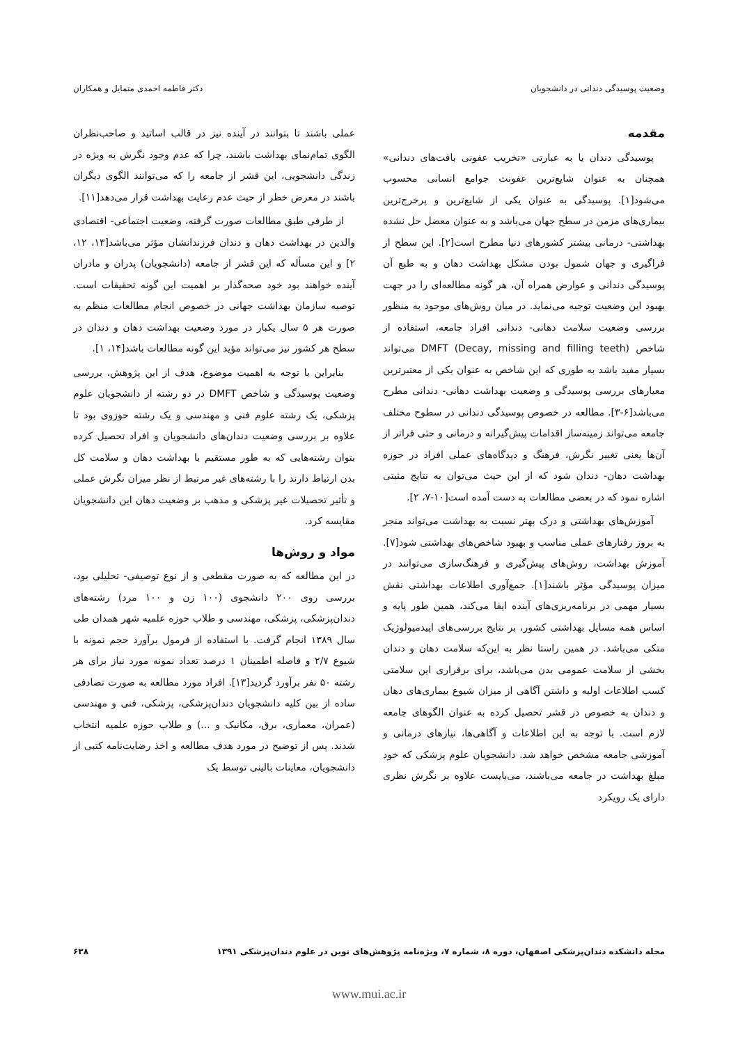وضعیت پوسیدگی دندانی در دانشجویان دکتر فاطمه احمدی متمایل و همکاران
مقدمه
پوسیدگی دندان یا به عبارتی «تخریب عفونی بافت‌های دندانی» همچنان به عنوان شایع‌ترین عفونت جوامع انسانی محسوب می‌شود[۱]. پوسیدگی به عنوان یکی از شایع‌ترین و پرخرج‌ترین بیماری‌های مزمن در سطح جهان می‌باشد و به عنوان معضل حل نشده بهداشتی- درمانی بیشتر کشورهای دنیا مطرح است[۲]. این سطح از فراگیری و جهان شمول بودن مشکل بهداشت دهان و به طبع آن پوسیدگی دندانی و عوارض همراه آن، هر گونه مطالعه‌ای را در جهت بهبود این وضعیت توجیه می‌نماید. در میان روش‌های موجود به منظور بررسی وضعیت سلامت دهانی- دندانی افراد جامعه، استفاده از شاخص DMFT (Decay, missing and filling teeth) می‌تواند بسیار مفید باشد به طوری که این شاخص به عنوان یکی از معتبرترین معیارهای بررسی پوسیدگی و وضعیت بهداشت دهانی- دندانی مطرح می‌باشد[۶-۳]. مطالعه در خصوص پوسیدگی دندانی در سطوح مختلف جامعه می‌تواند زمینه‌ساز اقدامات پیش‌گیرانه و درمانی و حتی فراتر از آن‌ها یعنی تغییر نگرش، فرهنگ و دیدگاه‌های عملی افراد در حوزه بهداشت دهان- دندان شود که از این حیث می‌توان به نتایج مثبتی اشاره نمود که در بعضی مطالعات به دست آمده است[۱۰-۷، ۲].
آموزش‌های بهداشتی و درک بهتر نسبت به بهداشت می‌تواند منجر به بروز رفتارهای عملی مناسب و بهبود شاخص‌های بهداشتی شود[۷]. آموزش بهداشت، روش‌های پیش‌گیری و فرهنگ‌سازی می‌توانند در میزان پوسیدگی مؤثر باشند[۱]. جمع‌آوری اطلاعات بهداشتی نقش بسیار مهمی در برنامه‌ریزی‌های آینده ایفا می‌کند، همین طور پایه و اساس همه مسایل بهداشتی کشور، بر نتایج بررسی‌های اپیدمیولوژیک متکی می‌باشد. در همین راستا نظر به این‌که سلامت دهان و دندان بخشی از سلامت عمومی بدن می‌باشد، برای برقراری این سلامتی کسب اطلاعات اولیه و داشتن آگاهی از میزان شیوع بیماری‌های دهان و دندان به خصوص در قشر تحصیل کرده به عنوان الگوهای جامعه لازم است. با توجه به این اطلاعات و آگاهی‌ها، نیازهای درمانی و آموزشی جامعه مشخص خواهد شد. دانشجویان علوم پزشکی که خود مبلغ بهداشت در جامعه می‌باشند، می‌بایست علاوه بر نگرش نظری دارای یک رویکرد
عملی باشند تا بتوانند در آینده نیز در قالب اساتید و صاحب‌نظران الگوی تمام‌نمای بهداشت باشند، چرا که عدم وجود نگرش به ویژه در زندگی دانشجویی، این قشر از جامعه را که می‌توانند الگوی دیگران باشند در معرض خطر از حیث عدم رعایت بهداشت قرار می‌دهد[۱۱].
از طرفی طبق مطالعات صورت گرفته، وضعیت اجتماعی- اقتصادی والدین در بهداشت دهان و دندان فرزندانشان مؤثر می‌باشد[۱۳، ۱۲، ۲] و این مسأله که این قشر از جامعه (دانشجویان) پدران و مادران آینده خواهند بود خود صحه‌گذار بر اهمیت این گونه تحقیقات است. توصیه سازمان بهداشت جهانی در خصوص انجام مطالعات منظم به صورت هر ۵ سال یکبار در مورد وضعیت بهداشت دهان و دندان در سطح هر کشور نیز می‌تواند مؤید این گونه مطالعات باشد[۱۴، ۱].
بنابراین با توجه به اهمیت موضوع، هدف از این پژوهش، بررسی وضعیت پوسیدگی و شاخص DMFT در دو رشته از دانشجویان علوم پزشکی، یک رشته علوم فنی و مهندسی و یک رشته حوزوی بود تا علاوه بر بررسی وضعیت دندان‌های دانشجویان و افراد تحصیل کرده بتوان رشته‌هایی که به طور مستقیم با بهداشت دهان و سلامت کل بدن ارتباط دارند را با رشته‌های غیر مرتبط از نظر میزان نگرش عملی و تأثیر تحصیلات غیر پزشکی و مذهب بر وضعیت دهان این دانشجویان مقایسه کرد.
مواد و روش‌ها
در این مطالعه که به صورت مقطعی و از نوع توصیفی- تحلیلی بود، بررسی روی ۲۰۰ دانشجوی (۱۰۰ زن و ۱۰۰ مرد) رشته‌های دندان‌پزشکی، پزشکی، مهندسی و طلاب حوزه علمیه شهر همدان طی سال ۱۳۸۹ انجام گرفت. با استفاده از فرمول برآورد حجم نمونه با شیوع ۲/۷ و فاصله اطمینان ۱ درصد تعداد نمونه مورد نیاز برای هر رشته ۵۰ نفر برآورد گردید[۱۳]. افراد مورد مطالعه به صورت تصادفی ساده از بین کلیه دانشجویان دندان‌پزشکی، پزشکی، فنی و مهندسی (عمران، معماری، برق، مکانیک و ...) و طلاب حوزه علمیه انتخاب شدند. پس از توضیح در مورد هدف مطالعه و اخذ رضایت‌نامه کتبی از دانشجویان، معاینات بالینی توسط یک
مجله دانشکده دندان‌پزشکی اصفهان، دوره ۸، شماره ۷، ویژه‌نامه پژوهش‌های نوین در علوم دندان‌پزشکی ۱۳۹۱ ۶۳۸
www.mui.ac.ir